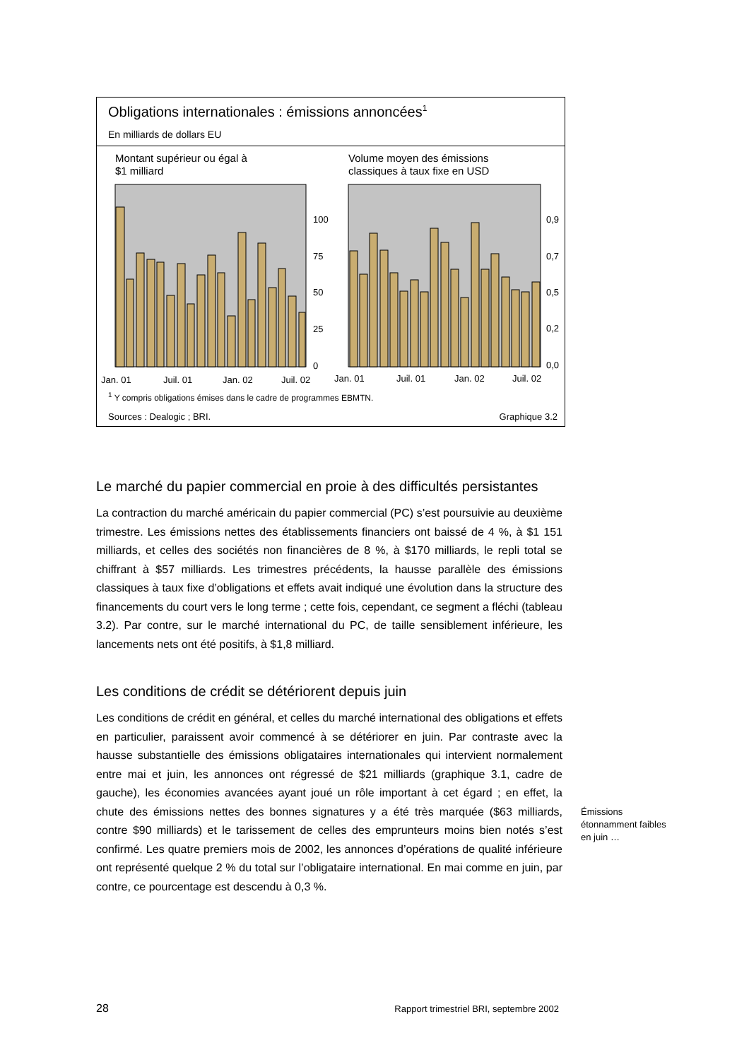Obligations internationales : émissions annoncées<sup>1</sup>
En milliards de dollars EU
Montant supérieur ou égal à
$1 milliard
100
75
50
25
0
Jan. 01
Juil. 01
Jan. 02
Juil. 02
Volume moyen des émissions
classiques à taux fixe en USD
0,9
0,7
0,5
0,2
0,0
Jan. 01
Juil. 01
Jan. 02
Juil. 02
<sup>1</sup> Y compris obligations émises dans le cadre de programmes EBMTN.
Sources : Dealogic ; BRI. Graphique 3.2
Le marché du papier commercial en proie à des difficultés persistantes
La contraction du marché américain du papier commercial (PC) s’est poursuivie au deuxième trimestre. Les émissions nettes des établissements financiers ont baissé de 4 %, à $1 151 milliards, et celles des sociétés non financières de 8 %, à $170 milliards, le repli total se chiffrant à $57 milliards. Les trimestres précédents, la hausse parallèle des émissions classiques à taux fixe d’obligations et effets avait indiqué une évolution dans la structure des financements du court vers le long terme ; cette fois, cependant, ce segment a fléchi (tableau 3.2). Par contre, sur le marché international du PC, de taille sensiblement inférieure, les lancements nets ont été positifs, à $1,8 milliard.
Les conditions de crédit se détériorent depuis juin
Les conditions de crédit en général, et celles du marché international des obligations et effets en particulier, paraissent avoir commencé à se détériorer en juin. Par contraste avec la hausse substantielle des émissions obligataires internationales qui intervient normalement entre mai et juin, les annonces ont régressé de $21 milliards (graphique 3.1, cadre de gauche), les économies avancées ayant joué un rôle important à cet égard ; en effet, la chute des émissions nettes des bonnes signatures y a été très marquée ($63 milliards, contre $90 milliards) et le tarissement de celles des emprunteurs moins bien notés s’est confirmé. Les quatre premiers mois de 2002, les annonces d’opérations de qualité inférieure ont représenté quelque 2 % du total sur l’obligataire international. En mai comme en juin, par contre, ce pourcentage est descendu à 0,3 %.
Émissions étonnamment faibles en juin …
28 Rapport trimestriel BRI, septembre 2002